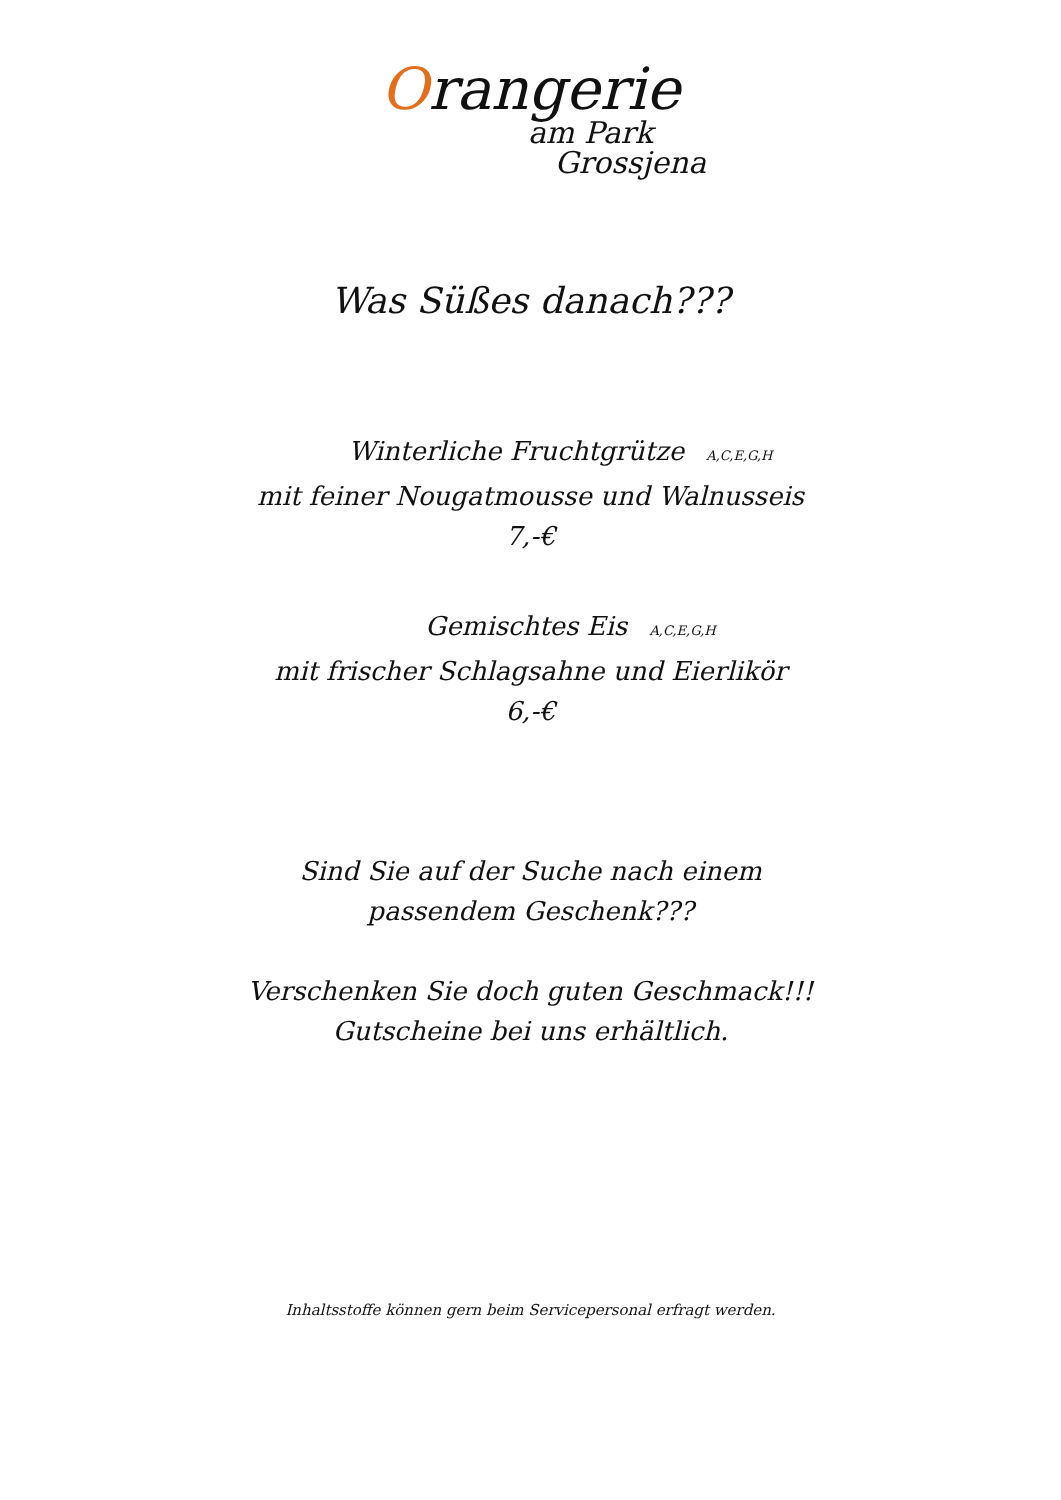Orangerie
am Park
Grossjena
Was Süßes danach???
Winterliche Fruchtgrütze A,C,E,G,H
mit feiner Nougatmousse und Walnusseis
7,-€
Gemischtes Eis A,C,E,G,H
mit frischer Schlagsahne und Eierlikör
6,-€
Sind Sie auf der Suche nach einem
passendem Geschenk???
Verschenken Sie doch guten Geschmack!!!
Gutscheine bei uns erhältlich.
Inhaltsstoffe können gern beim Servicepersonal erfragt werden.